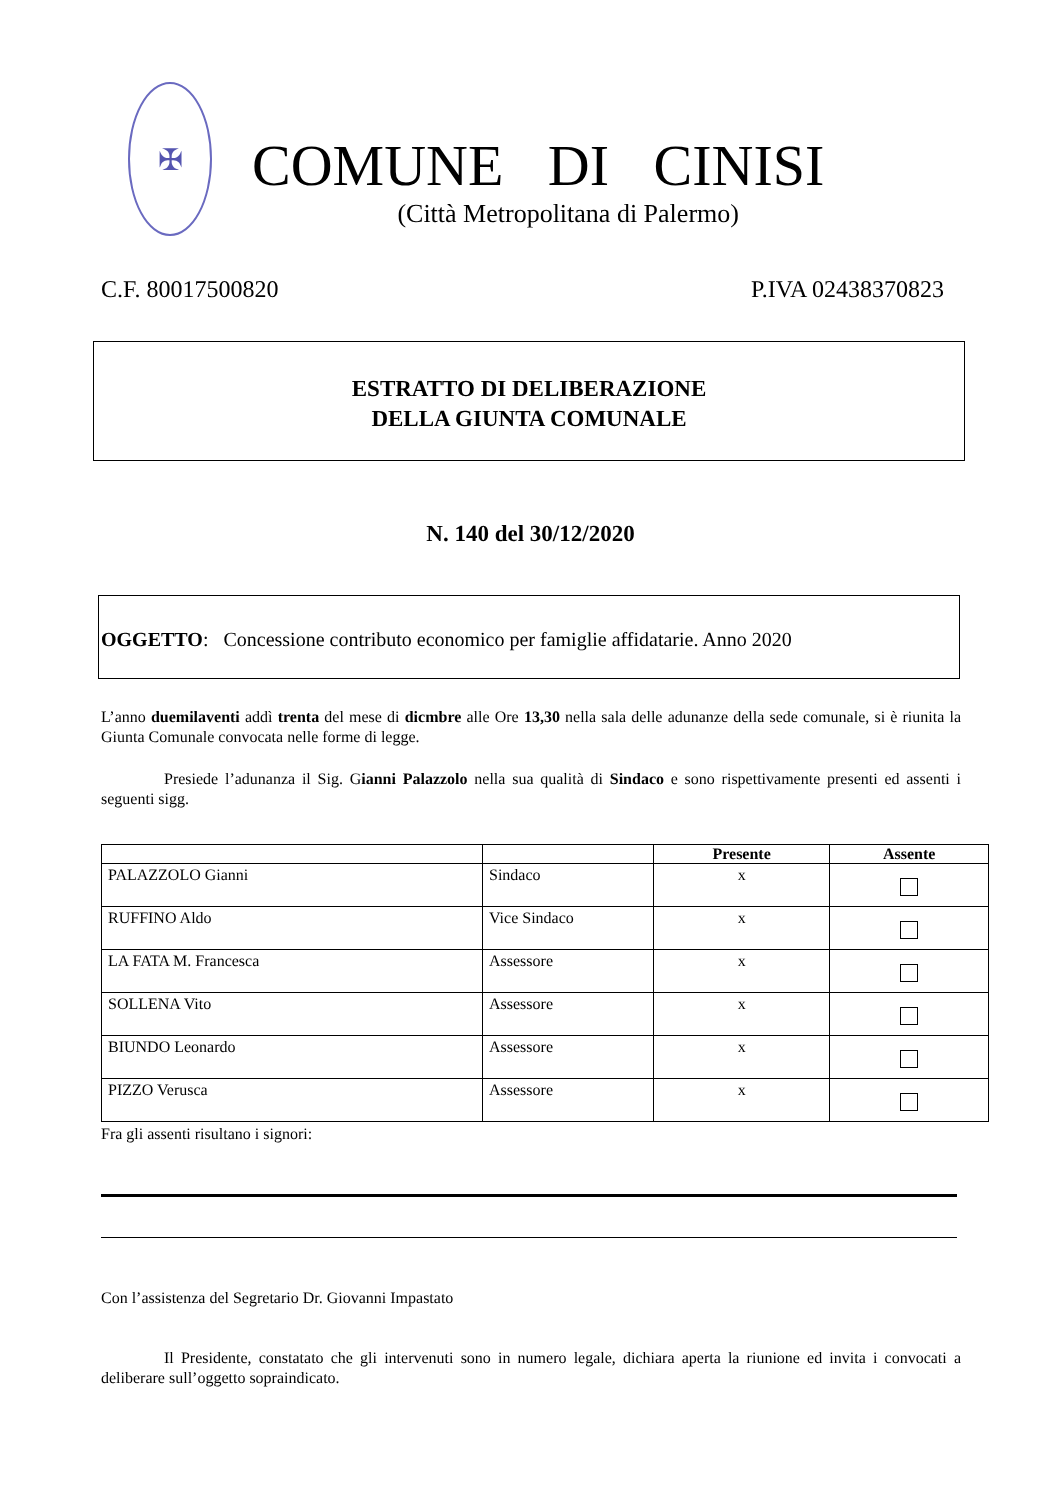✠
COMUNE DI CINISI
(Città Metropolitana di Palermo)
C.F. 80017500820 P.IVA 02438370823
ESTRATTO DI DELIBERAZIONE
DELLA GIUNTA COMUNALE
N. 140 del 30/12/2020
OGGETTO: Concessione contributo economico per famiglie affidatarie. Anno 2020
L’anno duemilaventi addì trenta del mese di dicmbre alle Ore 13,30 nella sala delle adunanze della sede comunale, si è riunita la Giunta Comunale convocata nelle forme di legge.
Presiede l’adunanza il Sig. Gianni Palazzolo nella sua qualità di Sindaco e sono rispettivamente presenti ed assenti i seguenti sigg.
| | | Presente | Assente |
| --- | --- | --- | --- |
| PALAZZOLO Gianni | Sindaco | x | |
| RUFFINO Aldo | Vice Sindaco | x | |
| LA FATA M. Francesca | Assessore | x | |
| SOLLENA Vito | Assessore | x | |
| BIUNDO Leonardo | Assessore | x | |
| PIZZO Verusca | Assessore | x | |
Fra gli assenti risultano i signori:
Con l’assistenza del Segretario Dr. Giovanni Impastato
Il Presidente, constatato che gli intervenuti sono in numero legale, dichiara aperta la riunione ed invita i convocati a deliberare sull’oggetto sopraindicato.